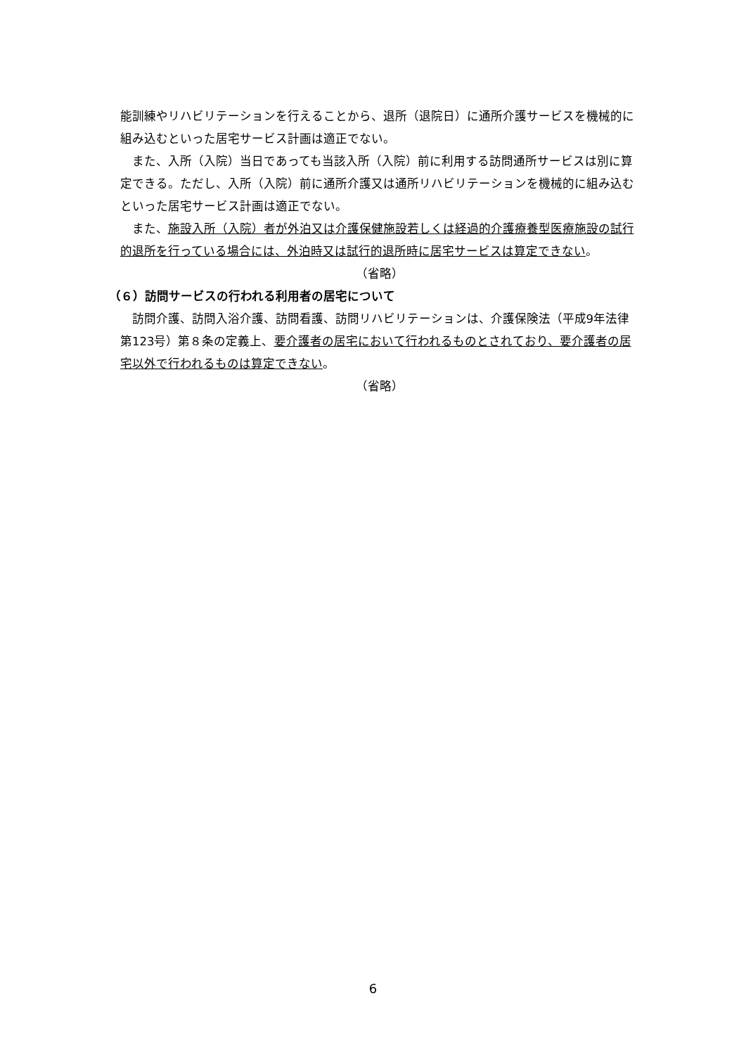能訓練やリハビリテーションを行えることから、退所（退院日）に通所介護サービスを機械的に組み込むといった居宅サービス計画は適正でない。
また、入所（入院）当日であっても当該入所（入院）前に利用する訪問通所サービスは別に算定できる。ただし、入所（入院）前に通所介護又は通所リハビリテーションを機械的に組み込むといった居宅サービス計画は適正でない。
また、施設入所（入院）者が外泊又は介護保健施設若しくは経過的介護療養型医療施設の試行的退所を行っている場合には、外泊時又は試行的退所時に居宅サービスは算定できない。
（省略）
（６）訪問サービスの行われる利用者の居宅について
訪問介護、訪問入浴介護、訪問看護、訪問リハビリテーションは、介護保険法（平成9年法律第123号）第８条の定義上、要介護者の居宅において行われるものとされており、要介護者の居宅以外で行われるものは算定できない。
（省略）
6